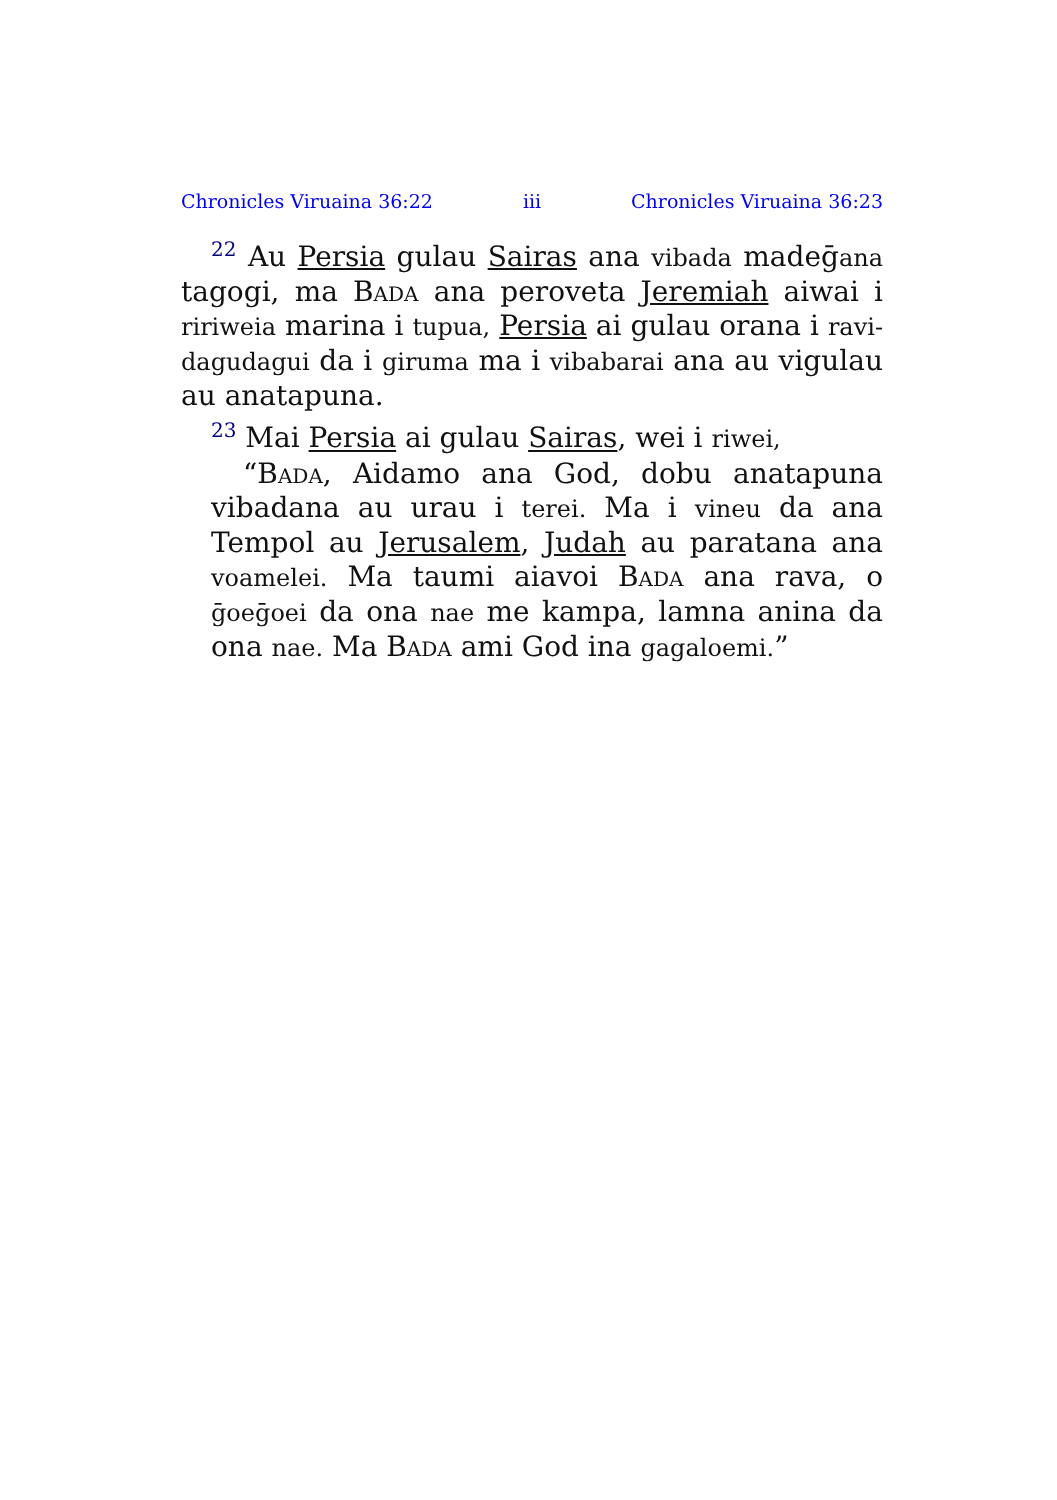Chronicles Viruaina 36:22 iii Chronicles Viruaina 36:23
<sup>22</sup> Au Persia gulau Sairas ana vibada madeḡana tagogi, ma Bada ana peroveta Jeremiah aiwai i ririweia marina i tupua, Persia ai gulau orana i ravi-dagudagui da i giruma ma i vibabarai ana au vigulau au anatapuna.
<sup>23</sup> Mai Persia ai gulau Sairas, wei i riwei,
“Bada, Aidamo ana God, dobu anatapuna vibadana au urau i terei. Ma i vineu da ana Tempol au Jerusalem, Judah au paratana ana voamelei. Ma taumi aiavoi Bada ana rava, o ḡoeḡoei da ona nae me kampa, lamna anina da ona nae. Ma Bada ami God ina gagaloemi.”